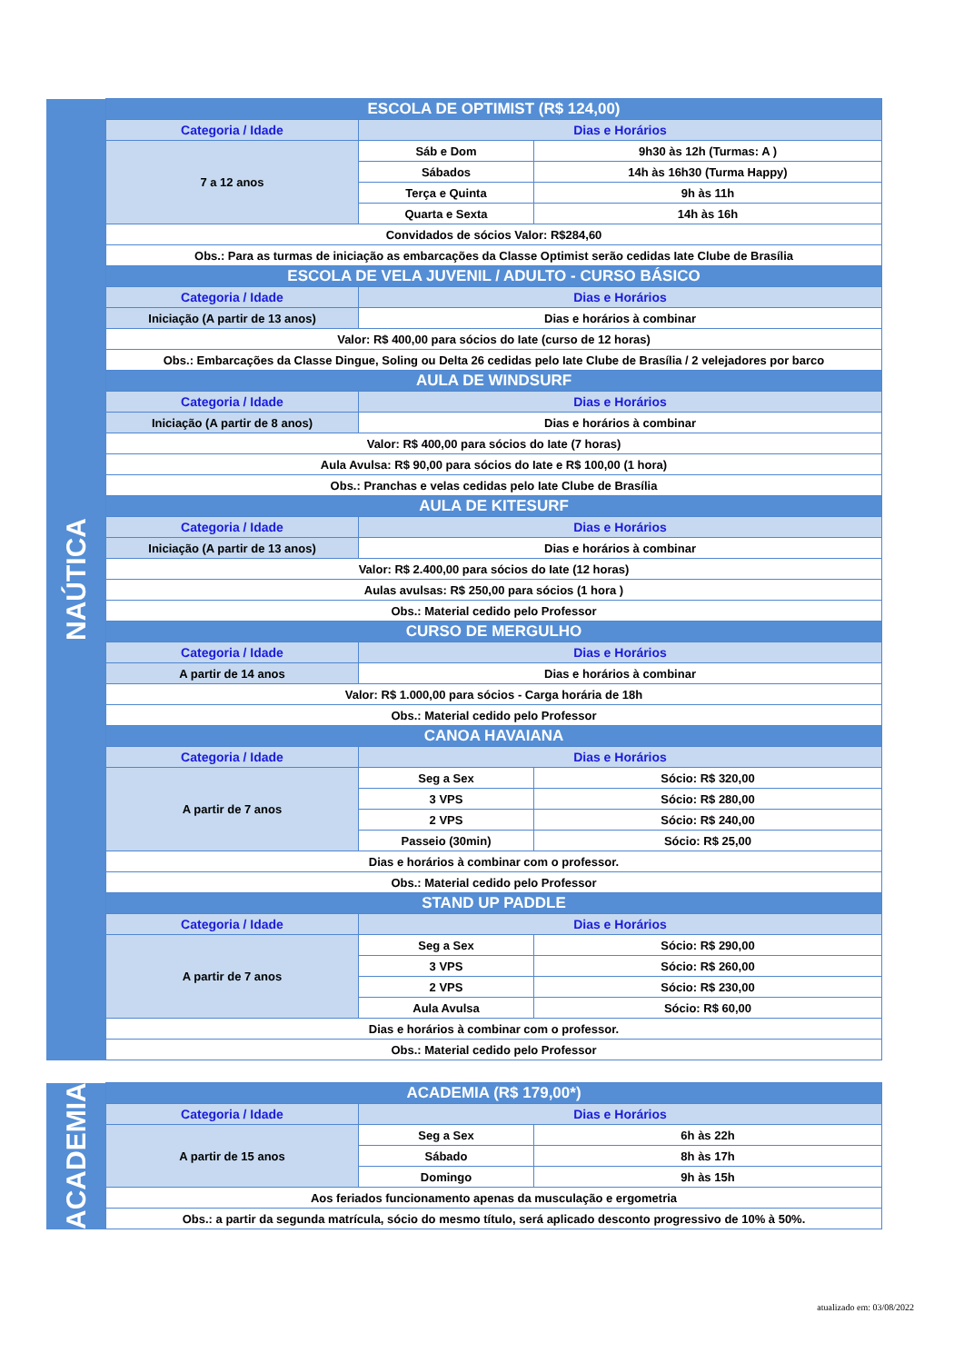| NAÚTICA | ESCOLA DE OPTIMIST (R$ 124,00) | | |
| | Categoria / Idade | Dias e Horários | |
| | 7 a 12 anos | Sáb e Dom | 9h30 às 12h (Turmas: A ) |
| | | Sábados | 14h às 16h30 (Turma Happy) |
| | | Terça e Quinta | 9h às 11h |
| | | Quarta e Sexta | 14h às 16h |
| | Convidados de sócios Valor: R$284,60 | | |
| | Obs.: Para as turmas de iniciação as embarcações da Classe Optimist serão cedidas Iate Clube de Brasília | | |
| | ESCOLA DE VELA JUVENIL / ADULTO - CURSO BÁSICO | | |
| | Categoria / Idade | Dias e Horários | |
| | Iniciação (A partir de 13 anos) | Dias e horários à combinar | |
| | Valor: R$ 400,00 para sócios do Iate (curso de 12 horas) | | |
| | Obs.: Embarcações da Classe Dingue, Soling ou Delta 26 cedidas pelo Iate Clube de Brasília / 2 velejadores por barco | | |
| | AULA DE WINDSURF | | |
| | Categoria / Idade | Dias e Horários | |
| | Iniciação (A partir de 8 anos) | Dias e horários à combinar | |
| | Valor: R$ 400,00 para sócios do Iate (7 horas) | | |
| | Aula Avulsa: R$ 90,00 para sócios do Iate e R$ 100,00 (1 hora) | | |
| | Obs.: Pranchas e velas cedidas pelo Iate Clube de Brasília | | |
| | AULA DE KITESURF | | |
| | Categoria / Idade | Dias e Horários | |
| | Iniciação (A partir de 13 anos) | Dias e horários à combinar | |
| | Valor: R$ 2.400,00 para sócios do Iate (12 horas) | | |
| | Aulas avulsas: R$ 250,00 para sócios (1 hora ) | | |
| | Obs.: Material cedido pelo Professor | | |
| | CURSO DE MERGULHO | | |
| | Categoria / Idade | Dias e Horários | |
| | A partir de 14 anos | Dias e horários à combinar | |
| | Valor: R$ 1.000,00 para sócios - Carga horária de 18h | | |
| | Obs.: Material cedido pelo Professor | | |
| | CANOA HAVAIANA | | |
| | Categoria / Idade | Dias e Horários | |
| | A partir de 7 anos | Seg a Sex | Sócio: R$ 320,00 |
| | | 3 VPS | Sócio: R$ 280,00 |
| | | 2 VPS | Sócio: R$ 240,00 |
| | | Passeio (30min) | Sócio: R$ 25,00 |
| | Dias e horários à combinar com o professor. | | |
| | Obs.: Material cedido pelo Professor | | |
| | STAND UP PADDLE | | |
| | Categoria / Idade | Dias e Horários | |
| | A partir de 7 anos | Seg a Sex | Sócio: R$ 290,00 |
| | | 3 VPS | Sócio: R$ 260,00 |
| | | 2 VPS | Sócio: R$ 230,00 |
| | | Aula Avulsa | Sócio: R$ 60,00 |
| | Dias e horários à combinar com o professor. | | |
| | Obs.: Material cedido pelo Professor | | |
| ACADEMIA | ACADEMIA (R$ 179,00*) | | |
| | Categoria / Idade | Dias e Horários | |
| | A partir de 15 anos | Seg a Sex | 6h às 22h |
| | | Sábado | 8h às 17h |
| | | Domingo | 9h às 15h |
| | Aos feriados funcionamento apenas da musculação e ergometria | | |
| | Obs.: a partir da segunda matrícula, sócio do mesmo título, será aplicado desconto progressivo de 10% à 50%. | | |
atualizado em: 03/08/2022